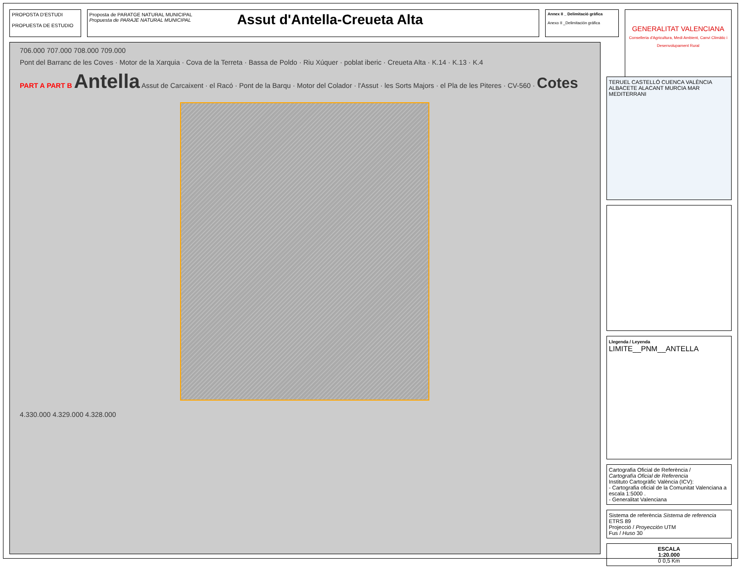PROPOSTA D'ESTUDI
PROPUESTA DE ESTUDIO
Proposta de PARATGE NATURAL MUNICIPAL
Propuesta de PARAJE NATURAL MUNICIPAL
Assut d'Antella-Creueta Alta
Annex II _ Delimitació gràfica
Anexo II _Delimitación gráfica
GENERALITAT VALENCIANA
Conselleria d'Agricultura, Medi Ambient, Canvi Climàtic i Desenvolupament Rural
706.000 707.000 708.000 709.000
Pont del Barranc de les Coves · Motor de la Xarquia · Cova de la Terreta · Bassa de Poldo · Riu Xúquer · poblat iberic · Creueta Alta · K.14 · K.13 · K.4
PART A PART B Antella Assut de Carcaixent · el Racó · Pont de la Barqu · Motor del Colador · l'Assut · les Sorts Majors · el Pla de les Piteres · CV-560 · Cotes
4.330.000 4.329.000 4.328.000
TERUEL CASTELLÓ CUENCA VALÈNCIA ALBACETE ALACANT MURCIA MAR MEDITERRANI
Llegenda / Leyenda
LIMITE__PNM__ANTELLA
Cartografia Oficial de Referència /
Cartografía Oficial de Referencia
Instituto Cartogràfic València (ICV):
- Cartografia oficial de la Comunitat Valenciana a escala 1:5000 .
- Generalitat Valenciana
Sistema de referència Sistema de referencia ETRS 89
Projecció / Proyección UTM
Fus / Huso 30
ESCALA
1:20.000
0 0,5 Km